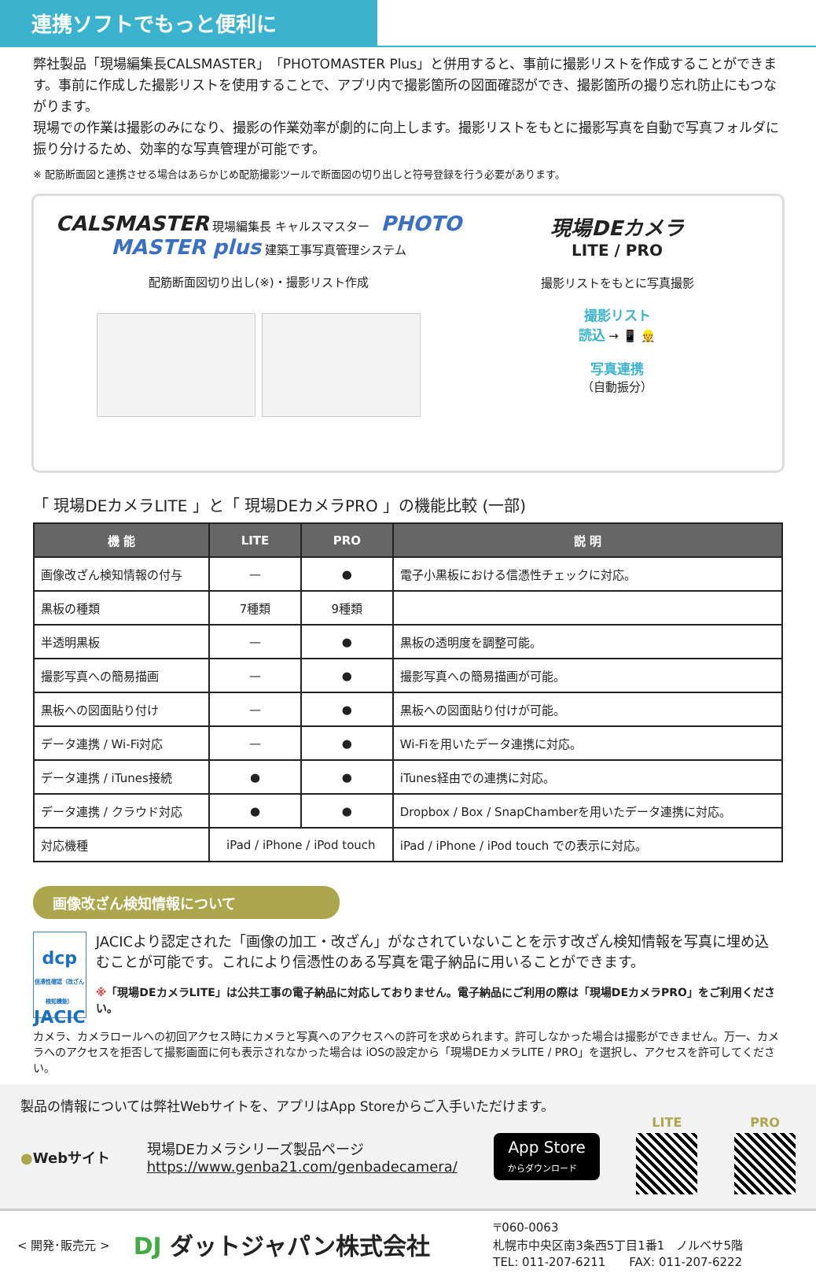連携ソフトでもっと便利に
弊社製品「現場編集長CALSMASTER」「PHOTOMASTER Plus」と併用すると、事前に撮影リストを作成することができます。事前に作成した撮影リストを使用することで、アプリ内で撮影箇所の図面確認ができ、撮影箇所の撮り忘れ防止にもつながります。
現場での作業は撮影のみになり、撮影の作業効率が劇的に向上します。撮影リストをもとに撮影写真を自動で写真フォルダに振り分けるため、効率的な写真管理が可能です。
※ 配筋断面図と連携させる場合はあらかじめ配筋撮影ツールで断面図の切り出しと符号登録を行う必要があります。
CALSMASTER 現場編集長 キャルスマスター PHOTO MASTER plus 建築工事写真管理システム
配筋断面図切り出し(※)・撮影リスト作成
現場DEカメラ
LITE / PRO
撮影リストをもとに写真撮影
撮影リスト
読込 → 📱 👷
写真連携
（自動振分）
「 現場DEカメラLITE 」と「 現場DEカメラPRO 」の機能比較 (一部)
| 機 能 | LITE | PRO | 説 明 |
| --- | --- | --- | --- |
| 画像改ざん検知情報の付与 | — | ● | 電子小黒板における信憑性チェックに対応。 |
| 黒板の種類 | 7種類 | 9種類 | |
| 半透明黒板 | — | ● | 黒板の透明度を調整可能。 |
| 撮影写真への簡易描画 | — | ● | 撮影写真への簡易描画が可能。 |
| 黒板への図面貼り付け | — | ● | 黒板への図面貼り付けが可能。 |
| データ連携 / Wi-Fi対応 | — | ● | Wi-Fiを用いたデータ連携に対応。 |
| データ連携 / iTunes接続 | ● | ● | iTunes経由での連携に対応。 |
| データ連携 / クラウド対応 | ● | ● | Dropbox / Box / SnapChamberを用いたデータ連携に対応。 |
| 対応機種 | iPad / iPhone / iPod touch | | iPad / iPhone / iPod touch での表示に対応。 |
画像改ざん検知情報について
dcp
信憑性確認（改ざん検知機能）
JACIC
JACICより認定された「画像の加工・改ざん」がなされていないことを示す改ざん検知情報を写真に埋め込むことが可能です。これにより信憑性のある写真を電子納品に用いることができます。
※「現場DEカメラLITE」は公共工事の電子納品に対応しておりません。電子納品にご利用の際は「現場DEカメラPRO」をご利用ください。
カメラ、カメラロールへの初回アクセス時にカメラと写真へのアクセスへの許可を求められます。許可しなかった場合は撮影ができません。万一、カメラへのアクセスを拒否して撮影画面に何も表示されなかった場合は iOSの設定から「現場DEカメラLITE / PRO」を選択し、アクセスを許可してください。
製品の情報については弊社Webサイトを、アプリはApp Storeからご入手いただけます。
●Webサイト
現場DEカメラシリーズ製品ページ
https://www.genba21.com/genbadecamera/
App Store
からダウンロード
LITE PRO
< 開発･販売元 >
DJ ダットジャパン株式会社
〒060-0063
札幌市中央区南3条西5丁目1番1　ノルベサ5階
TEL: 011-207-6211　　FAX: 011-207-6222